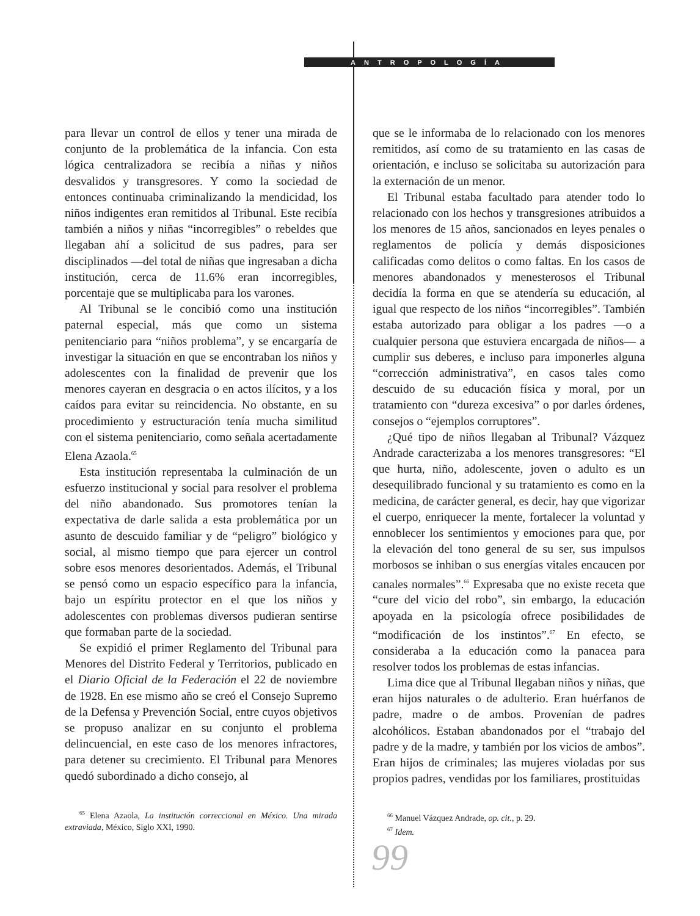ANTROPOLOGÍA
para llevar un control de ellos y tener una mirada de conjunto de la problemática de la infancia. Con esta lógica centralizadora se recibía a niñas y niños desvalidos y transgresores. Y como la sociedad de entonces continuaba criminalizando la mendicidad, los niños indigentes eran remitidos al Tribunal. Este recibía también a niños y niñas “incorregibles” o rebeldes que llegaban ahí a solicitud de sus padres, para ser disciplinados —del total de niñas que ingresaban a dicha institución, cerca de 11.6% eran incorregibles, porcentaje que se multiplicaba para los varones.
Al Tribunal se le concibió como una institución paternal especial, más que como un sistema penitenciario para “niños problema”, y se encargaría de investigar la situación en que se encontraban los niños y adolescentes con la finalidad de prevenir que los menores cayeran en desgracia o en actos ilícitos, y a los caídos para evitar su reincidencia. No obstante, en su procedimiento y estructuración tenía mucha similitud con el sistema penitenciario, como señala acertadamente Elena Azaola.<sup>65</sup>
Esta institución representaba la culminación de un esfuerzo institucional y social para resolver el problema del niño abandonado. Sus promotores tenían la expectativa de darle salida a esta problemática por un asunto de descuido familiar y de “peligro” biológico y social, al mismo tiempo que para ejercer un control sobre esos menores desorientados. Además, el Tribunal se pensó como un espacio específico para la infancia, bajo un espíritu protector en el que los niños y adolescentes con problemas diversos pudieran sentirse que formaban parte de la sociedad.
Se expidió el primer Reglamento del Tribunal para Menores del Distrito Federal y Territorios, publicado en el Diario Oficial de la Federación el 22 de noviembre de 1928. En ese mismo año se creó el Consejo Supremo de la Defensa y Prevención Social, entre cuyos objetivos se propuso analizar en su conjunto el problema delincuencial, en este caso de los menores infractores, para detener su crecimiento. El Tribunal para Menores quedó subordinado a dicho consejo, al
<sup>65</sup> Elena Azaola, La institución correccional en México. Una mirada extraviada, México, Siglo XXI, 1990.
que se le informaba de lo relacionado con los menores remitidos, así como de su tratamiento en las casas de orientación, e incluso se solicitaba su autorización para la externación de un menor.
El Tribunal estaba facultado para atender todo lo relacionado con los hechos y transgresiones atribuidos a los menores de 15 años, sancionados en leyes penales o reglamentos de policía y demás disposiciones calificadas como delitos o como faltas. En los casos de menores abandonados y menesterosos el Tribunal decidía la forma en que se atendería su educación, al igual que respecto de los niños “incorregibles”. También estaba autorizado para obligar a los padres —o a cualquier persona que estuviera encargada de niños— a cumplir sus deberes, e incluso para imponerles alguna “corrección administrativa”, en casos tales como descuido de su educación física y moral, por un tratamiento con “dureza excesiva” o por darles órdenes, consejos o “ejemplos corruptores”.
¿Qué tipo de niños llegaban al Tribunal? Vázquez Andrade caracterizaba a los menores transgresores: “El que hurta, niño, adolescente, joven o adulto es un desequilibrado funcional y su tratamiento es como en la medicina, de carácter general, es decir, hay que vigorizar el cuerpo, enriquecer la mente, fortalecer la voluntad y ennoblecer los sentimientos y emociones para que, por la elevación del tono general de su ser, sus impulsos morbosos se inhiban o sus energías vitales encaucen por canales normales”.<sup>66</sup> Expresaba que no existe receta que “cure del vicio del robo”, sin embargo, la educación apoyada en la psicología ofrece posibilidades de “modificación de los instintos”.<sup>67</sup> En efecto, se consideraba a la educación como la panacea para resolver todos los problemas de estas infancias.
Lima dice que al Tribunal llegaban niños y niñas, que eran hijos naturales o de adulterio. Eran huérfanos de padre, madre o de ambos. Provenían de padres alcohólicos. Estaban abandonados por el “trabajo del padre y de la madre, y también por los vicios de ambos”. Eran hijos de criminales; las mujeres violadas por sus propios padres, vendidas por los familiares, prostituidas
<sup>66</sup> Manuel Vázquez Andrade, op. cit., p. 29.
<sup>67</sup> Idem.
99